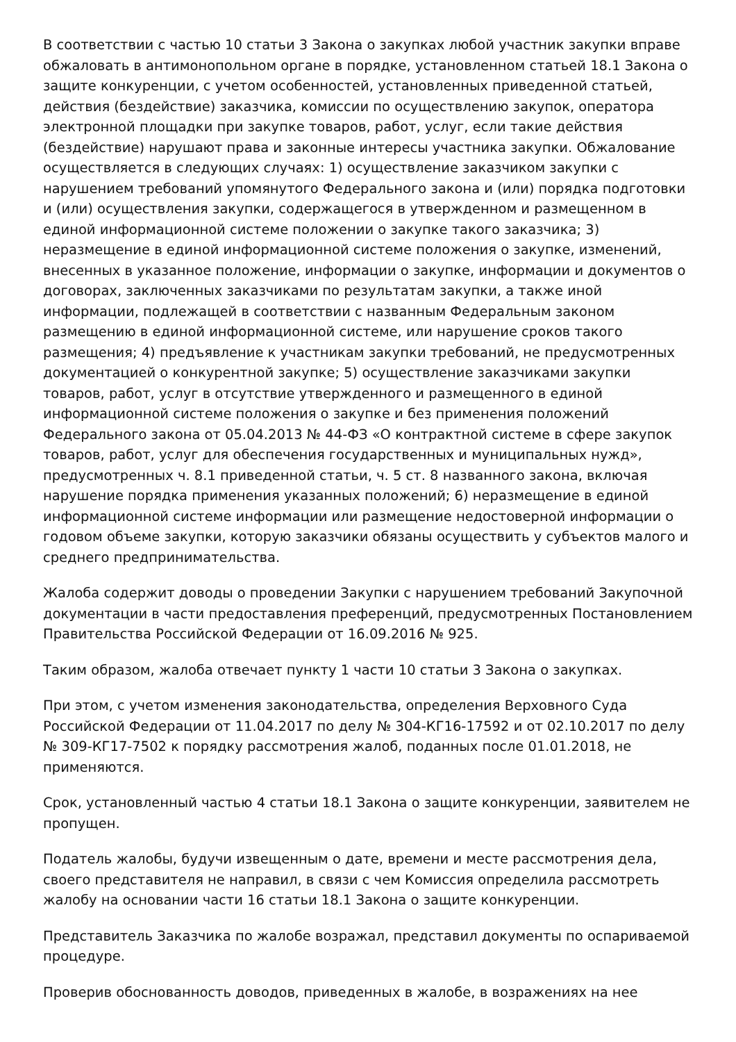В соответствии с частью 10 статьи 3 Закона о закупках любой участник закупки вправе обжаловать в антимонопольном органе в порядке, установленном статьей 18.1 Закона о защите конкуренции, с учетом особенностей, установленных приведенной статьей, действия (бездействие) заказчика, комиссии по осуществлению закупок, оператора электронной площадки при закупке товаров, работ, услуг, если такие действия (бездействие) нарушают права и законные интересы участника закупки. Обжалование осуществляется в следующих случаях: 1) осуществление заказчиком закупки с нарушением требований упомянутого Федерального закона и (или) порядка подготовки и (или) осуществления закупки, содержащегося в утвержденном и размещенном в единой информационной системе положении о закупке такого заказчика; 3) неразмещение в единой информационной системе положения о закупке, изменений, внесенных в указанное положение, информации о закупке, информации и документов о договорах, заключенных заказчиками по результатам закупки, а также иной информации, подлежащей в соответствии с названным Федеральным законом размещению в единой информационной системе, или нарушение сроков такого размещения; 4) предъявление к участникам закупки требований, не предусмотренных документацией о конкурентной закупке; 5) осуществление заказчиками закупки товаров, работ, услуг в отсутствие утвержденного и размещенного в единой информационной системе положения о закупке и без применения положений Федерального закона от 05.04.2013 № 44-ФЗ «О контрактной системе в сфере закупок товаров, работ, услуг для обеспечения государственных и муниципальных нужд», предусмотренных ч. 8.1 приведенной статьи, ч. 5 ст. 8 названного закона, включая нарушение порядка применения указанных положений; 6) неразмещение в единой информационной системе информации или размещение недостоверной информации о годовом объеме закупки, которую заказчики обязаны осуществить у субъектов малого и среднего предпринимательства.
Жалоба содержит доводы о проведении Закупки с нарушением требований Закупочной документации в части предоставления преференций, предусмотренных Постановлением Правительства Российской Федерации от 16.09.2016 № 925.
Таким образом, жалоба отвечает пункту 1 части 10 статьи 3 Закона о закупках.
При этом, с учетом изменения законодательства, определения Верховного Суда Российской Федерации от 11.04.2017 по делу № 304-КГ16-17592 и от 02.10.2017 по делу № 309-КГ17-7502 к порядку рассмотрения жалоб, поданных после 01.01.2018, не применяются.
Срок, установленный частью 4 статьи 18.1 Закона о защите конкуренции, заявителем не пропущен.
Податель жалобы, будучи извещенным о дате, времени и месте рассмотрения дела, своего представителя не направил, в связи с чем Комиссия определила рассмотреть жалобу на основании части 16 статьи 18.1 Закона о защите конкуренции.
Представитель Заказчика по жалобе возражал, представил документы по оспариваемой процедуре.
Проверив обоснованность доводов, приведенных в жалобе, в возражениях на нее